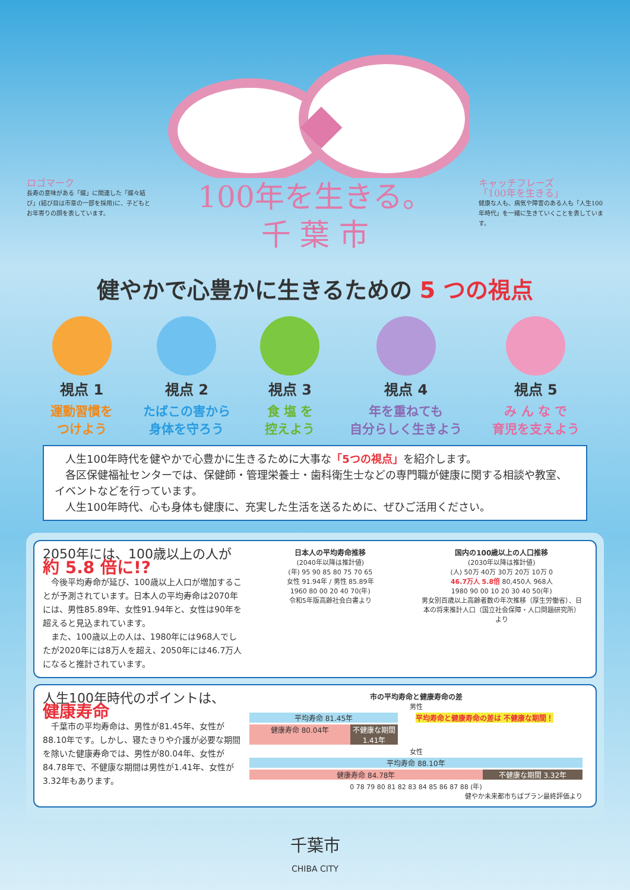ロゴマーク
長寿の意味がある「蝶」に関連した「蝶々結び」(結び目は市章の一部を採用)に、子どもとお年寄りの顔を表しています。
100年を生きる。
千 葉 市
キャッチフレーズ
「100年を生きる」
健康な人も、病気や障害のある人も「人生100年時代」を一緒に生きていくことを表しています。
健やかで心豊かに生きるための 5 つの視点
視点 1
運動習慣を
つけよう
視点 2
たばこの害から
身体を守ろう
視点 3
食 塩 を
控えよう
視点 4
年を重ねても
自分らしく生きよう
視点 5
み ん な で
育児を支えよう
　人生100年時代を健やかで心豊かに生きるために大事な「5つの視点」を紹介します。
　各区保健福祉センターでは、保健師・管理栄養士・歯科衛生士などの専門職が健康に関する相談や教室、イベントなどを行っています。
　人生100年時代、心も身体も健康に、充実した生活を送るために、ぜひご活用ください。
2050年には、100歳以上の人が
約 5.8 倍に!?
　今後平均寿命が延び、100歳以上人口が増加することが予測されています。日本人の平均寿命は2070年には、男性85.89年、女性91.94年と、女性は90年を超えると見込まれています。
　また、100歳以上の人は、1980年には968人でしたが2020年には8万人を超え、2050年には46.7万人になると推計されています。
日本人の平均寿命推移
(2040年以降は推計値)
(年) 95 90 85 80 75 70 65
女性 91.94年 / 男性 85.89年
1960 80 00 20 40 70(年)
令和5年版高齢社会白書より
国内の100歳以上の人口推移
(2030年以降は推計値)
(人) 50万 40万 30万 20万 10万 0
46.7万人 5.8倍 80,450人 968人
1980 90 00 10 20 30 40 50(年)
男女別百歳以上高齢者数の年次推移（厚生労働省）、日本の将来推計人口（国立社会保障・人口問題研究所）より
人生100年時代のポイントは、
健康寿命
　千葉市の平均寿命は、男性が81.45年、女性が88.10年です。しかし、寝たきりや介護が必要な期間を除いた健康寿命では、男性が80.04年、女性が84.78年で、不健康な期間は男性が1.41年、女性が3.32年もあります。
市の平均寿命と健康寿命の差
男性
平均寿命 81.45年 平均寿命と健康寿命の差は 不健康な期間！
健康寿命 80.04年 不健康な期間 1.41年
女性
平均寿命 88.10年
健康寿命 84.78年 不健康な期間 3.32年
0 78 79 80 81 82 83 84 85 86 87 88 (年)
健やか未来都市ちばプラン最終評価より
千葉市
CHIBA CITY